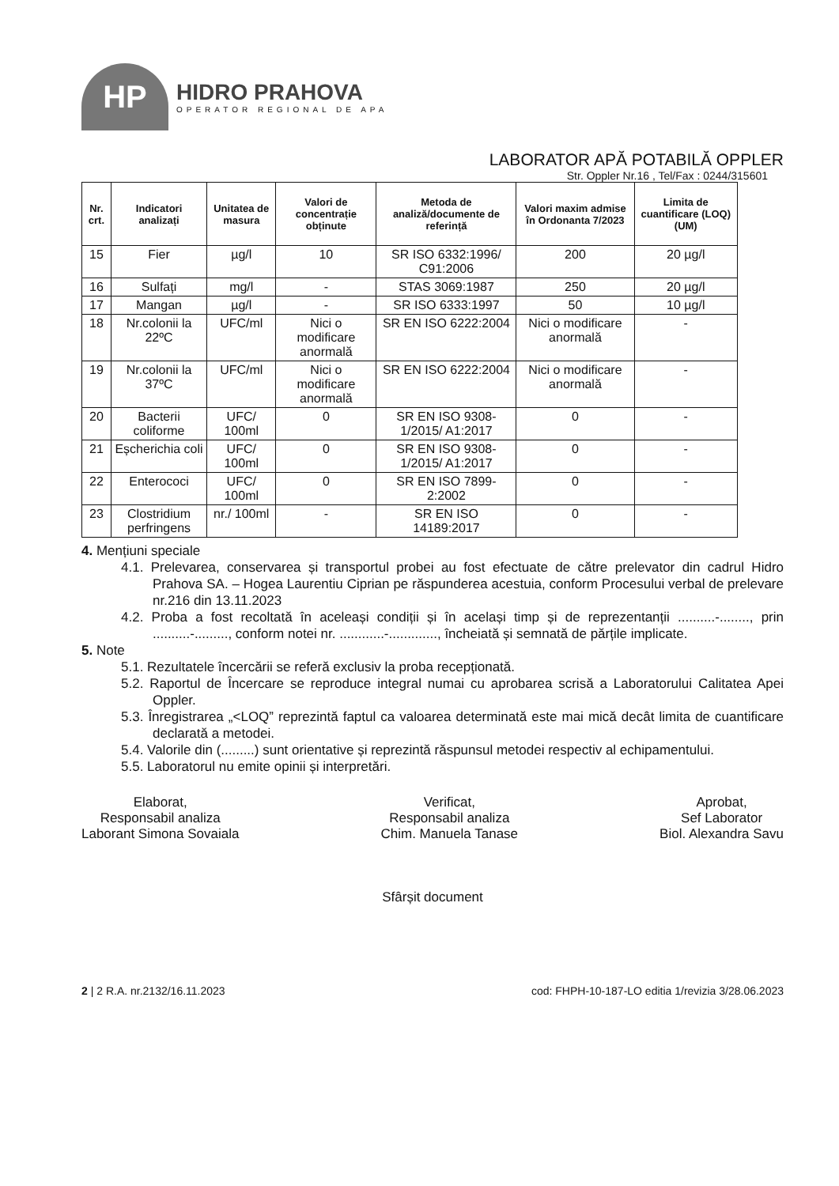HP
HIDRO PRAHOVA
OPERATOR REGIONAL DE APA
LABORATOR APĂ POTABILĂ OPPLER
Str. Oppler Nr.16 , Tel/Fax : 0244/315601
| Nr. crt. | Indicatori analizați | Unitatea de masura | Valori de concentrație obținute | Metoda de analiză/documente de referință | Valori maxim admise în Ordonanta 7/2023 | Limita de cuantificare (LOQ) (UM) |
| --- | --- | --- | --- | --- | --- | --- |
| 15 | Fier | µg/l | 10 | SR ISO 6332:1996/ C91:2006 | 200 | 20 µg/l |
| 16 | Sulfați | mg/l | - | STAS 3069:1987 | 250 | 20 µg/l |
| 17 | Mangan | µg/l | - | SR ISO 6333:1997 | 50 | 10 µg/l |
| 18 | Nr.colonii la 22ºC | UFC/ml | Nici o modificare anormală | SR EN ISO 6222:2004 | Nici o modificare anormală | - |
| 19 | Nr.colonii la 37ºC | UFC/ml | Nici o modificare anormală | SR EN ISO 6222:2004 | Nici o modificare anormală | - |
| 20 | Bacterii coliforme | UFC/ 100ml | 0 | SR EN ISO 9308-1/2015/ A1:2017 | 0 | - |
| 21 | Eșcherichia coli | UFC/ 100ml | 0 | SR EN ISO 9308-1/2015/ A1:2017 | 0 | - |
| 22 | Enterococi | UFC/ 100ml | 0 | SR EN ISO 7899-2:2002 | 0 | - |
| 23 | Clostridium perfringens | nr./ 100ml | - | SR EN ISO 14189:2017 | 0 | - |
4. Mențiuni speciale
4.1. Prelevarea, conservarea și transportul probei au fost efectuate de către prelevator din cadrul Hidro Prahova SA. – Hogea Laurentiu Ciprian pe răspunderea acestuia, conform Procesului verbal de prelevare nr.216 din 13.11.2023
4.2. Proba a fost recoltată în aceleași condiții și în același timp și de reprezentanții ..........-........, prin ..........-........., conform notei nr. ............-............., încheiată și semnată de părțile implicate.
5. Note
5.1. Rezultatele încercării se referă exclusiv la proba recepționată.
5.2. Raportul de Încercare se reproduce integral numai cu aprobarea scrisă a Laboratorului Calitatea Apei Oppler.
5.3. Înregistrarea „<LOQ” reprezintă faptul ca valoarea determinată este mai mică decât limita de cuantificare declarată a metodei.
5.4. Valorile din (.........) sunt orientative și reprezintă răspunsul metodei respectiv al echipamentului.
5.5. Laboratorul nu emite opinii și interpretări.
Elaborat,
Responsabil analiza
Laborant Simona Sovaiala
Verificat,
Responsabil analiza
Chim. Manuela Tanase
Aprobat,
Sef Laborator
Biol. Alexandra Savu
Sfârșit document
2 | 2 R.A. nr.2132/16.11.2023 cod: FHPH-10-187-LO editia 1/revizia 3/28.06.2023